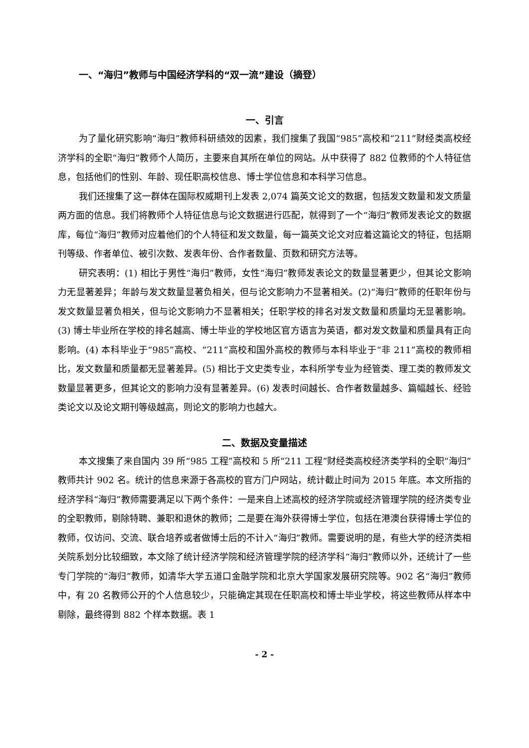一、“海归”教师与中国经济学科的“双一流”建设（摘登）
一、引言
为了量化研究影响“海归”教师科研绩效的因素，我们搜集了我国“985”高校和“211”财经类高校经济学科的全职“海归”教师个人简历，主要来自其所在单位的网站。从中获得了 882 位教师的个人特征信息，包括他们的性别、年龄、现任职高校信息、博士学位信息和本科学习信息。
我们还搜集了这一群体在国际权威期刊上发表 2,074 篇英文论文的数据，包括发文数量和发文质量两方面的信息。我们将教师个人特征信息与论文数据进行匹配，就得到了一个“海归”教师发表论文的数据库，每位“海归”教师对应着他们的个人特征和发文数量，每一篇英文论文对应着这篇论文的特征，包括期刊等级、作者单位、被引次数、发表年份、合作者数量、页数和研究方法等。
研究表明：(1) 相比于男性“海归”教师，女性“海归”教师发表论文的数量显著更少，但其论文影响力无显著差异；年龄与发文数量显著负相关，但与论文影响力不显著相关。(2)“海归”教师的任职年份与发文数量显著负相关，但与论文影响力不显著相关；任职学校的排名对发文数量和质量均无显著影响。(3) 博士毕业所在学校的排名越高、博士毕业的学校地区官方语言为英语，都对发文数量和质量具有正向影响。(4) 本科毕业于“985”高校、“211”高校和国外高校的教师与本科毕业于“非 211”高校的教师相比，发文数量和质量都无显著差异。(5) 相比于文史类专业，本科所学专业为经管类、理工类的教师发文数量显著更多，但其论文的影响力没有显著差异。(6) 发表时间越长、合作者数量越多、篇幅越长、经验类论文以及论文期刊等级越高，则论文的影响力也越大。
二、数据及变量描述
本文搜集了来自国内 39 所“985 工程”高校和 5 所“211 工程”财经类高校经济类学科的全职“海归”教师共计 902 名。统计的信息来源于各高校的官方门户网站，统计截止时间为 2015 年底。本文所指的经济学科“海归”教师需要满足以下两个条件：一是来自上述高校的经济学院或经济管理学院的经济类专业的全职教师，剔除特聘、兼职和退休的教师；二是要在海外获得博士学位，包括在港澳台获得博士学位的教师，仅访问、交流、联合培养或者做博士后的不计入“海归”教师。需要说明的是，有些大学的经济类相关院系划分比较细致，本文除了统计经济学院和经济管理学院的经济学科“海归”教师以外，还统计了一些专门学院的“海归”教师，如清华大学五道口金融学院和北京大学国家发展研究院等。902 名“海归”教师中，有 20 名教师公开的个人信息较少，只能确定其现在任职高校和博士毕业学校，将这些教师从样本中剔除，最终得到 882 个样本数据。表 1
- 2 -